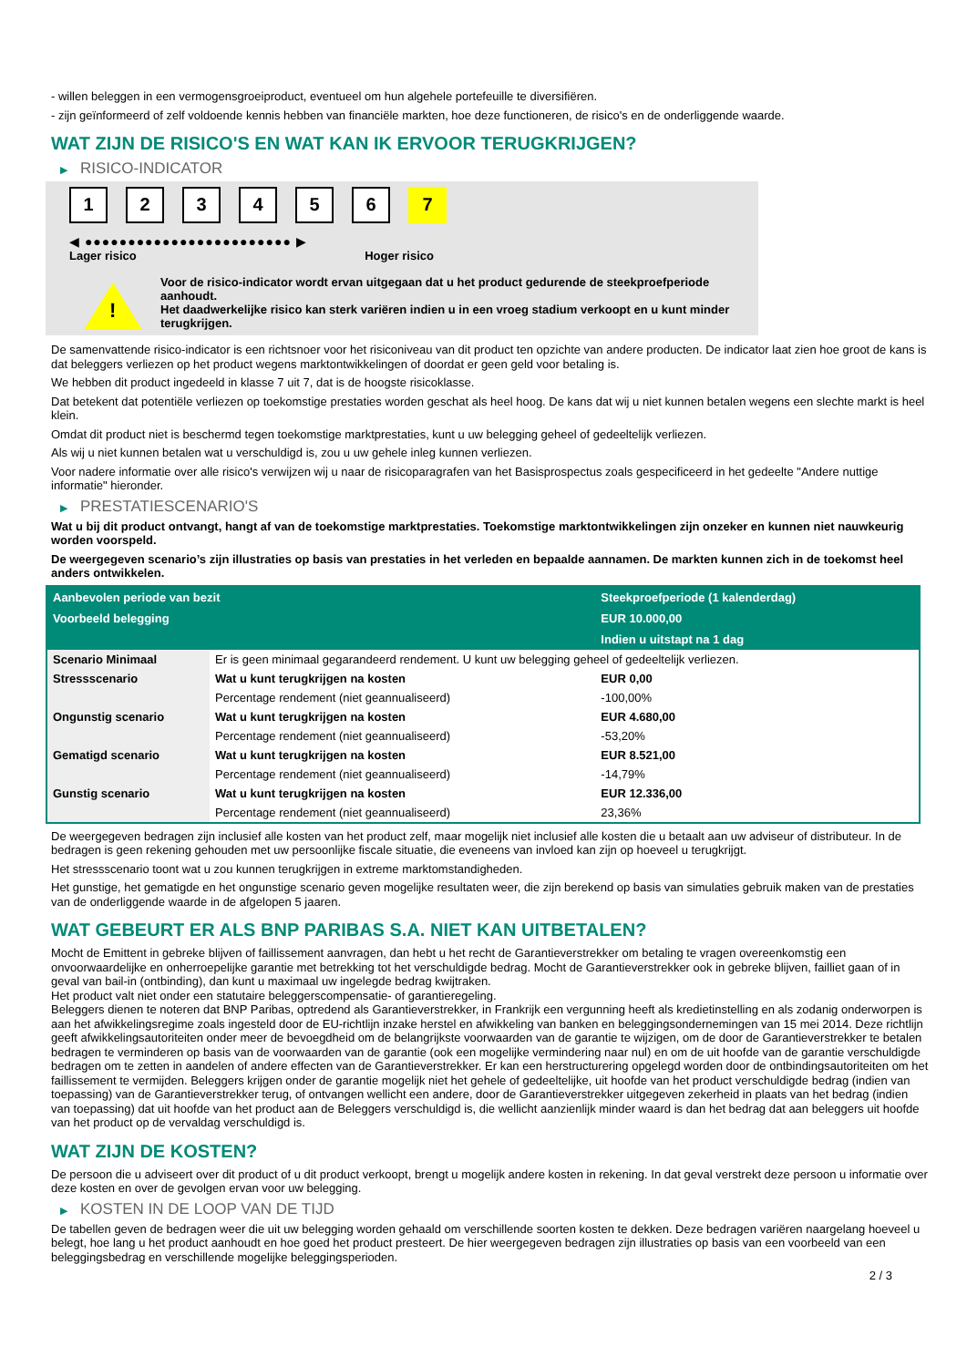- willen beleggen in een vermogensgroeiproduct, eventueel om hun algehele portefeuille te diversifiëren.
- zijn geïnformeerd of zelf voldoende kennis hebben van financiële markten, hoe deze functioneren, de risico's en de onderliggende waarde.
WAT ZIJN DE RISICO'S EN WAT KAN IK ERVOOR TERUGKRIJGEN?
▶ RISICO-INDICATOR
1 2 3 4 5 6 7
◀ ●●●●●●●●●●●●●●●●●●●●●●●● ▶
Lager risico Hoger risico
!
Voor de risico-indicator wordt ervan uitgegaan dat u het product gedurende de steekproefperiode aanhoudt.
Het daadwerkelijke risico kan sterk variëren indien u in een vroeg stadium verkoopt en u kunt minder terugkrijgen.
De samenvattende risico-indicator is een richtsnoer voor het risiconiveau van dit product ten opzichte van andere producten. De indicator laat zien hoe groot de kans is dat beleggers verliezen op het product wegens marktontwikkelingen of doordat er geen geld voor betaling is.
We hebben dit product ingedeeld in klasse 7 uit 7, dat is de hoogste risicoklasse.
Dat betekent dat potentiële verliezen op toekomstige prestaties worden geschat als heel hoog. De kans dat wij u niet kunnen betalen wegens een slechte markt is heel klein.
Omdat dit product niet is beschermd tegen toekomstige marktprestaties, kunt u uw belegging geheel of gedeeltelijk verliezen.
Als wij u niet kunnen betalen wat u verschuldigd is, zou u uw gehele inleg kunnen verliezen.
Voor nadere informatie over alle risico's verwijzen wij u naar de risicoparagrafen van het Basisprospectus zoals gespecificeerd in het gedeelte "Andere nuttige informatie" hieronder.
▶ PRESTATIESCENARIO'S
Wat u bij dit product ontvangt, hangt af van de toekomstige marktprestaties. Toekomstige marktontwikkelingen zijn onzeker en kunnen niet nauwkeurig worden voorspeld.
De weergegeven scenario’s zijn illustraties op basis van prestaties in het verleden en bepaalde aannamen. De markten kunnen zich in de toekomst heel anders ontwikkelen.
| Aanbevolen periode van bezit | | Steekproefperiode (1 kalenderdag) |
| --- | --- | --- |
| Voorbeeld belegging | | EUR 10.000,00 |
| | | Indien u uitstapt na 1 dag |
| Scenario Minimaal | Er is geen minimaal gegarandeerd rendement. U kunt uw belegging geheel of gedeeltelijk verliezen. | |
| Stressscenario | Wat u kunt terugkrijgen na kosten | EUR 0,00 |
| | Percentage rendement (niet geannualiseerd) | -100,00% |
| Ongunstig scenario | Wat u kunt terugkrijgen na kosten | EUR 4.680,00 |
| | Percentage rendement (niet geannualiseerd) | -53,20% |
| Gematigd scenario | Wat u kunt terugkrijgen na kosten | EUR 8.521,00 |
| | Percentage rendement (niet geannualiseerd) | -14,79% |
| Gunstig scenario | Wat u kunt terugkrijgen na kosten | EUR 12.336,00 |
| | Percentage rendement (niet geannualiseerd) | 23,36% |
De weergegeven bedragen zijn inclusief alle kosten van het product zelf, maar mogelijk niet inclusief alle kosten die u betaalt aan uw adviseur of distributeur. In de bedragen is geen rekening gehouden met uw persoonlijke fiscale situatie, die eveneens van invloed kan zijn op hoeveel u terugkrijgt.
Het stressscenario toont wat u zou kunnen terugkrijgen in extreme marktomstandigheden.
Het gunstige, het gematigde en het ongunstige scenario geven mogelijke resultaten weer, die zijn berekend op basis van simulaties gebruik maken van de prestaties van de onderliggende waarde in de afgelopen 5 jaaren.
WAT GEBEURT ER ALS BNP PARIBAS S.A. NIET KAN UITBETALEN?
Mocht de Emittent in gebreke blijven of faillissement aanvragen, dan hebt u het recht de Garantieverstrekker om betaling te vragen overeenkomstig een onvoorwaardelijke en onherroepelijke garantie met betrekking tot het verschuldigde bedrag. Mocht de Garantieverstrekker ook in gebreke blijven, failliet gaan of in geval van bail-in (ontbinding), dan kunt u maximaal uw ingelegde bedrag kwijtraken.
Het product valt niet onder een statutaire beleggerscompensatie- of garantieregeling.
Beleggers dienen te noteren dat BNP Paribas, optredend als Garantieverstrekker, in Frankrijk een vergunning heeft als kredietinstelling en als zodanig onderworpen is aan het afwikkelingsregime zoals ingesteld door de EU-richtlijn inzake herstel en afwikkeling van banken en beleggingsondernemingen van 15 mei 2014. Deze richtlijn geeft afwikkelingsautoriteiten onder meer de bevoegdheid om de belangrijkste voorwaarden van de garantie te wijzigen, om de door de Garantieverstrekker te betalen bedragen te verminderen op basis van de voorwaarden van de garantie (ook een mogelijke vermindering naar nul) en om de uit hoofde van de garantie verschuldigde bedragen om te zetten in aandelen of andere effecten van de Garantieverstrekker. Er kan een herstructurering opgelegd worden door de ontbindingsautoriteiten om het faillissement te vermijden. Beleggers krijgen onder de garantie mogelijk niet het gehele of gedeeltelijke, uit hoofde van het product verschuldigde bedrag (indien van toepassing) van de Garantieverstrekker terug, of ontvangen wellicht een andere, door de Garantieverstrekker uitgegeven zekerheid in plaats van het bedrag (indien van toepassing) dat uit hoofde van het product aan de Beleggers verschuldigd is, die wellicht aanzienlijk minder waard is dan het bedrag dat aan beleggers uit hoofde van het product op de vervaldag verschuldigd is.
WAT ZIJN DE KOSTEN?
De persoon die u adviseert over dit product of u dit product verkoopt, brengt u mogelijk andere kosten in rekening. In dat geval verstrekt deze persoon u informatie over deze kosten en over de gevolgen ervan voor uw belegging.
▶ KOSTEN IN DE LOOP VAN DE TIJD
De tabellen geven de bedragen weer die uit uw belegging worden gehaald om verschillende soorten kosten te dekken. Deze bedragen variëren naargelang hoeveel u belegt, hoe lang u het product aanhoudt en hoe goed het product presteert. De hier weergegeven bedragen zijn illustraties op basis van een voorbeeld van een beleggingsbedrag en verschillende mogelijke beleggingsperioden.
2 / 3